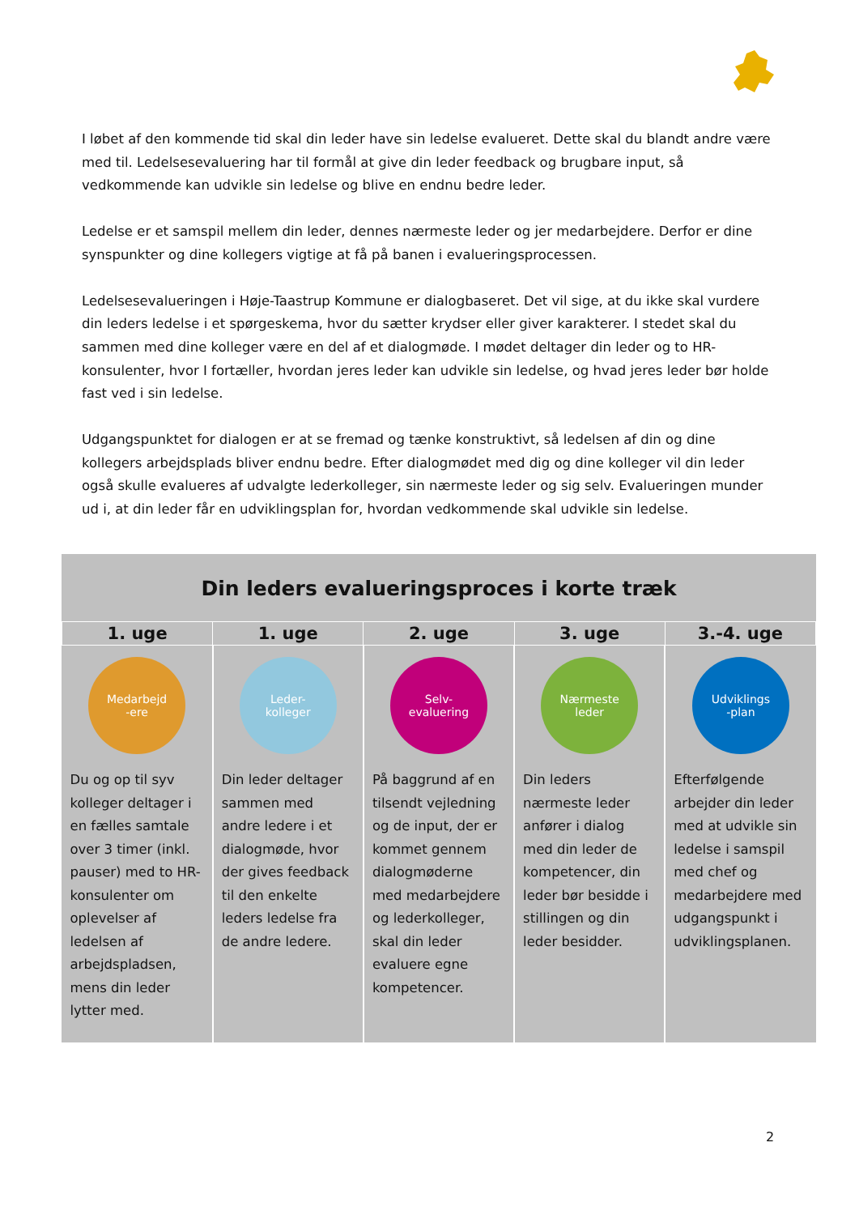I løbet af den kommende tid skal din leder have sin ledelse evalueret. Dette skal du blandt andre være med til. Ledelsesevaluering har til formål at give din leder feedback og brugbare input, så vedkommende kan udvikle sin ledelse og blive en endnu bedre leder.
Ledelse er et samspil mellem din leder, dennes nærmeste leder og jer medarbejdere. Derfor er dine synspunkter og dine kollegers vigtige at få på banen i evalueringsprocessen.
Ledelsesevalueringen i Høje-Taastrup Kommune er dialogbaseret. Det vil sige, at du ikke skal vurdere din leders ledelse i et spørgeskema, hvor du sætter krydser eller giver karakterer. I stedet skal du sammen med dine kolleger være en del af et dialogmøde. I mødet deltager din leder og to HR-konsulenter, hvor I fortæller, hvordan jeres leder kan udvikle sin ledelse, og hvad jeres leder bør holde fast ved i sin ledelse.
Udgangspunktet for dialogen er at se fremad og tænke konstruktivt, så ledelsen af din og dine kollegers arbejdsplads bliver endnu bedre. Efter dialogmødet med dig og dine kolleger vil din leder også skulle evalueres af udvalgte lederkolleger, sin nærmeste leder og sig selv. Evalueringen munder ud i, at din leder får en udviklingsplan for, hvordan vedkommende skal udvikle sin ledelse.
Din leders evalueringsproces i korte træk
| 1. uge | 1. uge | 2. uge | 3. uge | 3.-4. uge |
| --- | --- | --- | --- | --- |
| Medarbejd -ere Du og op til syv kolleger deltager i en fælles samtale over 3 timer (inkl. pauser) med to HR-konsulenter om oplevelser af ledelsen af arbejdspladsen, mens din leder lytter med. | Leder- kolleger Din leder deltager sammen med andre ledere i et dialogmøde, hvor der gives feedback til den enkelte leders ledelse fra de andre ledere. | Selv- evaluering På baggrund af en tilsendt vejledning og de input, der er kommet gennem dialogmøderne med medarbejdere og lederkolleger, skal din leder evaluere egne kompetencer. | Nærmeste leder Din leders nærmeste leder anfører i dialog med din leder de kompetencer, din leder bør besidde i stillingen og din leder besidder. | Udviklings -plan Efterfølgende arbejder din leder med at udvikle sin ledelse i samspil med chef og medarbejdere med udgangspunkt i udviklingsplanen. |
2